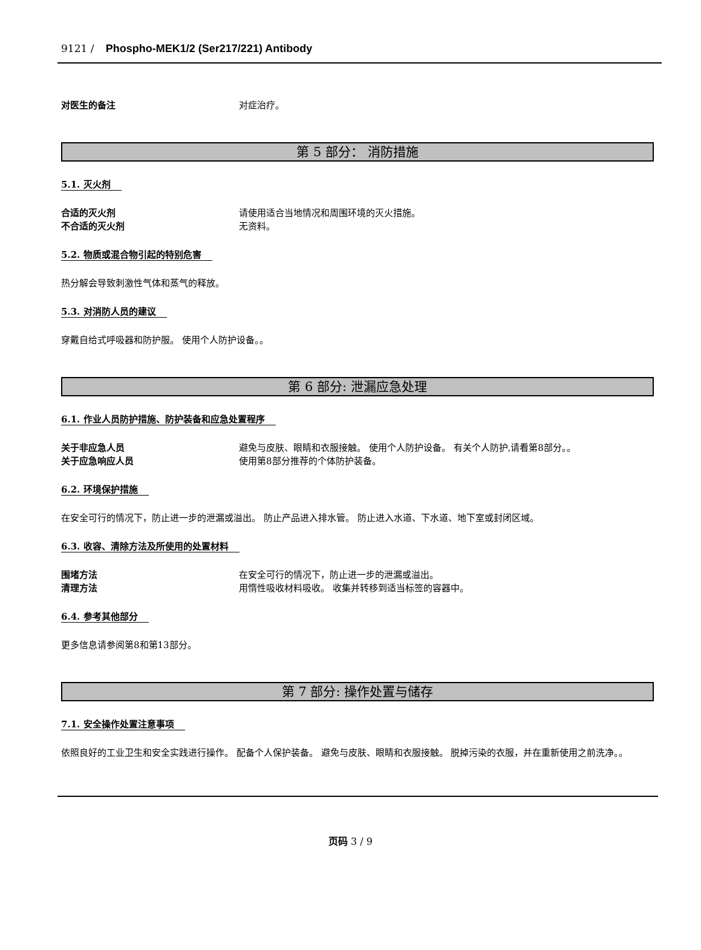9121 / Phospho-MEK1/2 (Ser217/221) Antibody
对医生的备注 对症治疗。
第 5 部分： 消防措施
5.1. 灭火剂
合适的灭火剂 请使用适合当地情况和周围环境的灭火措施。
不合适的灭火剂 无资料。
5.2. 物质或混合物引起的特别危害
热分解会导致刺激性气体和蒸气的释放。
5.3. 对消防人员的建议
穿戴自给式呼吸器和防护服。 使用个人防护设备。。
第 6 部分: 泄漏应急处理
6.1. 作业人员防护措施、防护装备和应急处置程序
关于非应急人员 避免与皮肤、眼睛和衣服接触。 使用个人防护设备。 有关个人防护,请看第8部分。。
关于应急响应人员 使用第8部分推荐的个体防护装备。
6.2. 环境保护措施
在安全可行的情况下，防止进一步的泄漏或溢出。 防止产品进入排水管。 防止进入水道、下水道、地下室或封闭区域。
6.3. 收容、清除方法及所使用的处置材料
围堵方法 在安全可行的情况下，防止进一步的泄漏或溢出。
清理方法 用惰性吸收材料吸收。 收集并转移到适当标签的容器中。
6.4. 参考其他部分
更多信息请参阅第8和第13部分。
第 7 部分: 操作处置与储存
7.1. 安全操作处置注意事项
依照良好的工业卫生和安全实践进行操作。 配备个人保护装备。 避免与皮肤、眼睛和衣服接触。 脱掉污染的衣服，并在重新使用之前洗净。。
页码 3 / 9